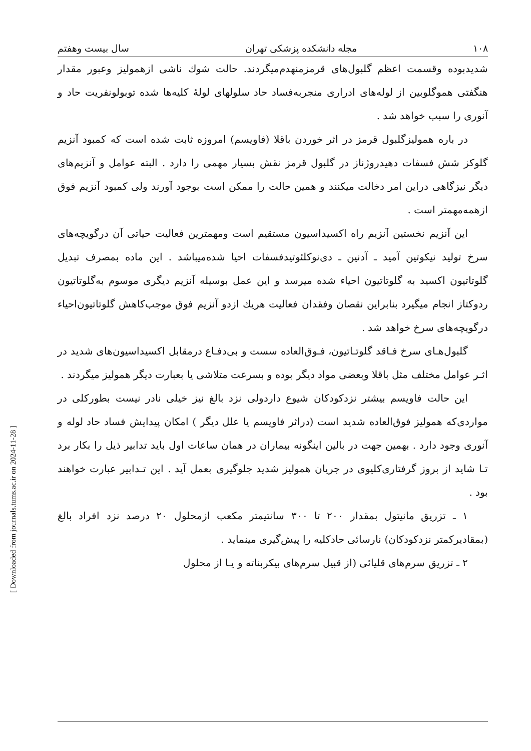[ Downloaded from journals.tums.ac.ir on 2024-11-28 ]
۱۰۸ مجله دانشکده پزشکی تهران سال بیست وهفتم
شدیدبوده وقسمت اعظم گلبول‌های قرمزمنهدم‌میگردند. حالت شوك ناشی ازهمولیز وعبور مقدار هنگفتی هموگلوبین از لوله‌های ادراری منجربه‌فساد حاد سلولهای لولهٔ کلیه‌ها شده توبولونفریت حاد و آنوری را سبب خواهد شد .
در باره همولیزگلبول قرمز در اثر خوردن باقلا (فاویسم) امروزه ثابت شده است که کمبود آنزیم گلوکز شش فسفات دهیدروژناز در گلبول قرمز نقش بسیار مهمی را دارد . البته عوامل و آنزیم‌های دیگر نیزگاهی دراین امر دخالت میکنند و همین حالت را ممکن است بوجود آورند ولی کمبود آنزیم فوق ازهمه‌مهمتر است .
این آنزیم نخستین آنزیم راه اکسیداسیون مستقیم است ومهمترین فعالیت حیاتی آن درگویچه‌های سرخ تولید نیکوتین آمید ـ آدنین ـ دی‌نوکلئوتیدفسفات احیا شده‌میباشد . این ماده بمصرف تبدیل گلوتاتیون اکسید به گلوتاتیون احیاء شده میرسد و این عمل بوسیله آنزیم دیگری موسوم به‌گلوتاتیون ردوکتاز انجام میگیرد بنابراین نقصان وفقدان فعالیت هریك ازدو آنزیم فوق موجب‌کاهش گلوتاتیون‌احیاء درگویچه‌های سرخ خواهد شد .
گلبول‌هـای سرخ فـاقد گلوتـاتیون، فـوق‌العاده سست و بی‌دفـاع درمقابل اکسیداسیون‌های شدید در اثـر عوامل مختلف مثل باقلا وبعضی مواد دیگر بوده و بسرعت متلاشی یا بعبارت دیگر همولیز میگردند .
این حالت فاویسم بیشتر نزدکودکان شیوع داردولی نزد بالغ نیز خیلی نادر نیست بطورکلی در مواردی‌که همولیز فوق‌العاده شدید است (دراثر فاویسم یا علل دیگر ) امکان پیدایش فساد حاد لوله و آنوری وجود دارد . بهمین جهت در بالین اینگونه بیماران در همان ساعات اول باید تدابیر ذیل را بکار برد تـا شاید از بروز گرفتاری‌کلیوی در جریان همولیز شدید جلوگیری بعمل آید . این تـدابیر عبارت خواهند بود .
۱ ـ تزریق مانیتول بمقدار ۲۰۰ تا ۳۰۰ سانتیمتر مکعب ازمحلول ۲۰ درصد نزد افراد بالغ (بمقادیرکمتر نزدکودکان) نارسائی حادکلیه را پیش‌گیری مینماید .
۲ ـ تزریق سرم‌های قلیائی (از قبیل سرم‌های بیکربناته و یـا از محلول